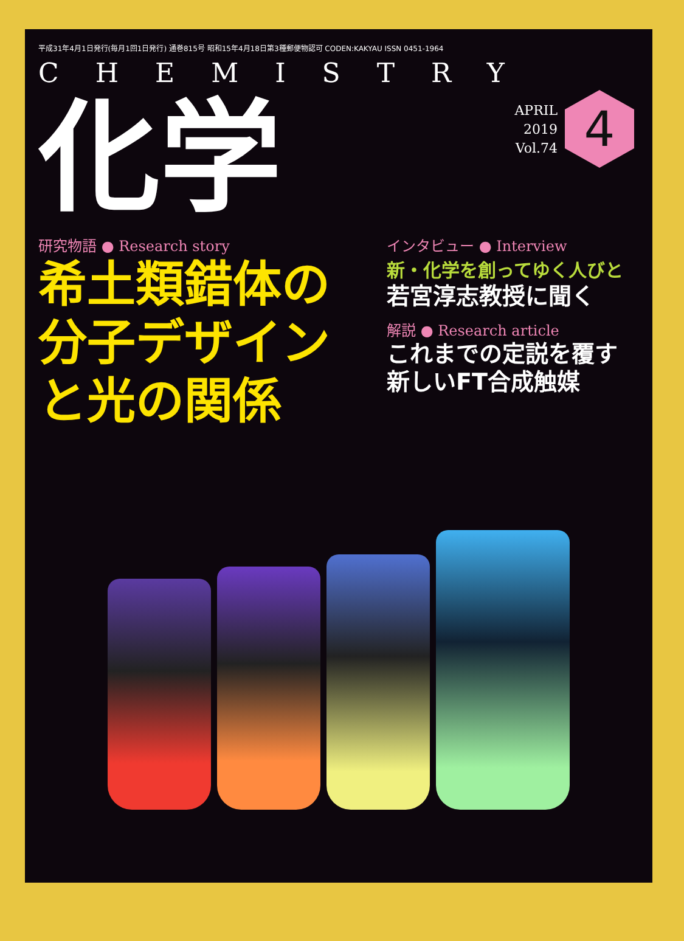平成31年4月1日発行(毎月1回1日発行) 通巻815号 昭和15年4月18日第3種郵便物認可 CODEN:KAKYAU ISSN 0451-1964
CHEMISTRY
化学
APRIL
2019
Vol.74
4
研究物語 ● Research story
希土類錯体の
分子デザイン
と光の関係
インタビュー ● Interview
新・化学を創ってゆく人びと
若宮淳志教授に聞く
解説 ● Research article
これまでの定説を覆す
新しいFT合成触媒